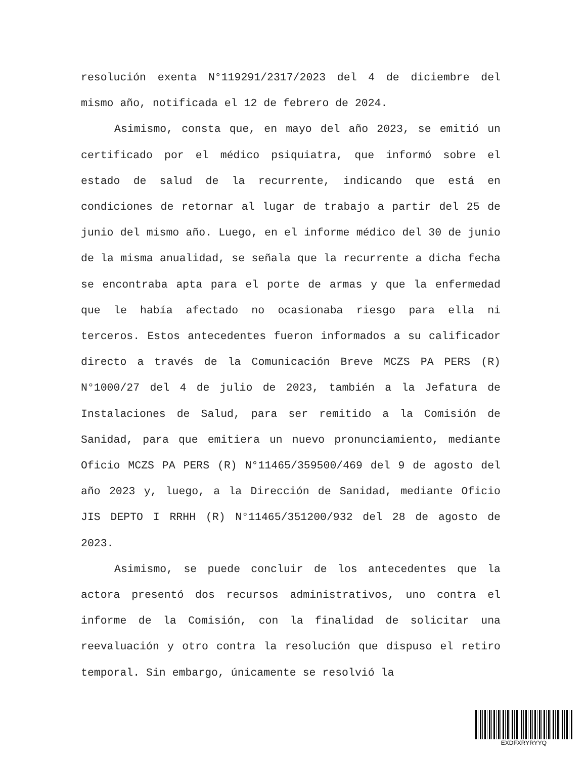resolución exenta N°119291/2317/2023 del 4 de diciembre del mismo año, notificada el 12 de febrero de 2024.
Asimismo, consta que, en mayo del año 2023, se emitió un certificado por el médico psiquiatra, que informó sobre el estado de salud de la recurrente, indicando que está en condiciones de retornar al lugar de trabajo a partir del 25 de junio del mismo año. Luego, en el informe médico del 30 de junio de la misma anualidad, se señala que la recurrente a dicha fecha se encontraba apta para el porte de armas y que la enfermedad que le había afectado no ocasionaba riesgo para ella ni terceros. Estos antecedentes fueron informados a su calificador directo a través de la Comunicación Breve MCZS PA PERS (R) N°1000/27 del 4 de julio de 2023, también a la Jefatura de Instalaciones de Salud, para ser remitido a la Comisión de Sanidad, para que emitiera un nuevo pronunciamiento, mediante Oficio MCZS PA PERS (R) N°11465/359500/469 del 9 de agosto del año 2023 y, luego, a la Dirección de Sanidad, mediante Oficio JIS DEPTO I RRHH (R) N°11465/351200/932 del 28 de agosto de 2023.
Asimismo, se puede concluir de los antecedentes que la actora presentó dos recursos administrativos, uno contra el informe de la Comisión, con la finalidad de solicitar una reevaluación y otro contra la resolución que dispuso el retiro temporal. Sin embargo, únicamente se resolvió la
EXDFXRYRYYQ